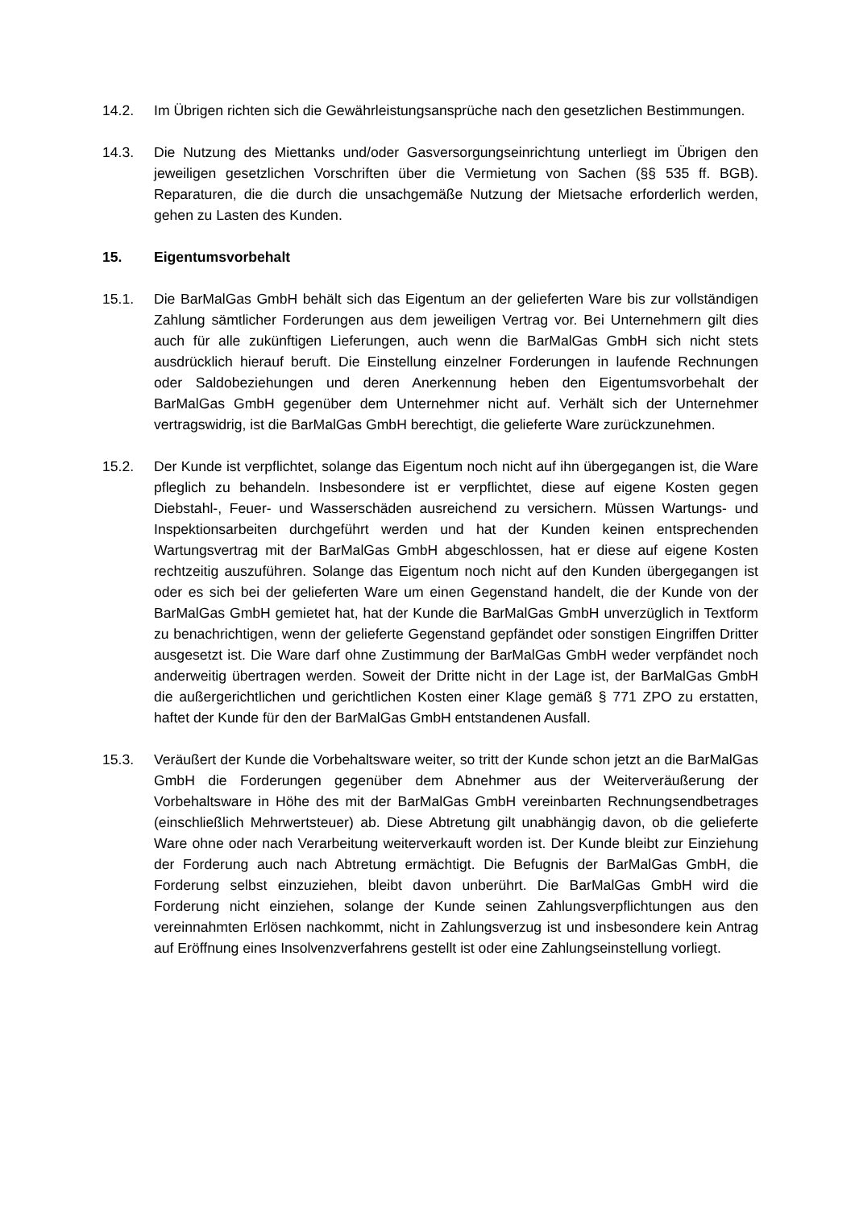14.2. Im Übrigen richten sich die Gewährleistungsansprüche nach den gesetzlichen Bestimmungen.
14.3. Die Nutzung des Miettanks und/oder Gasversorgungseinrichtung unterliegt im Übrigen den jeweiligen gesetzlichen Vorschriften über die Vermietung von Sachen (§§ 535 ff. BGB). Reparaturen, die die durch die unsachgemäße Nutzung der Mietsache erforderlich werden, gehen zu Lasten des Kunden.
15. Eigentumsvorbehalt
15.1. Die BarMalGas GmbH behält sich das Eigentum an der gelieferten Ware bis zur vollständigen Zahlung sämtlicher Forderungen aus dem jeweiligen Vertrag vor. Bei Unternehmern gilt dies auch für alle zukünftigen Lieferungen, auch wenn die BarMalGas GmbH sich nicht stets ausdrücklich hierauf beruft. Die Einstellung einzelner Forderungen in laufende Rechnungen oder Saldobeziehungen und deren Anerkennung heben den Eigentumsvorbehalt der BarMalGas GmbH gegenüber dem Unternehmer nicht auf. Verhält sich der Unternehmer vertragswidrig, ist die BarMalGas GmbH berechtigt, die gelieferte Ware zurückzunehmen.
15.2. Der Kunde ist verpflichtet, solange das Eigentum noch nicht auf ihn übergegangen ist, die Ware pfleglich zu behandeln. Insbesondere ist er verpflichtet, diese auf eigene Kosten gegen Diebstahl-, Feuer- und Wasserschäden ausreichend zu versichern. Müssen Wartungs- und Inspektionsarbeiten durchgeführt werden und hat der Kunden keinen entsprechenden Wartungsvertrag mit der BarMalGas GmbH abgeschlossen, hat er diese auf eigene Kosten rechtzeitig auszuführen. Solange das Eigentum noch nicht auf den Kunden übergegangen ist oder es sich bei der gelieferten Ware um einen Gegenstand handelt, die der Kunde von der BarMalGas GmbH gemietet hat, hat der Kunde die BarMalGas GmbH unverzüglich in Textform zu benachrichtigen, wenn der gelieferte Gegenstand gepfändet oder sonstigen Eingriffen Dritter ausgesetzt ist. Die Ware darf ohne Zustimmung der BarMalGas GmbH weder verpfändet noch anderweitig übertragen werden. Soweit der Dritte nicht in der Lage ist, der BarMalGas GmbH die außergerichtlichen und gerichtlichen Kosten einer Klage gemäß § 771 ZPO zu erstatten, haftet der Kunde für den der BarMalGas GmbH entstandenen Ausfall.
15.3. Veräußert der Kunde die Vorbehaltsware weiter, so tritt der Kunde schon jetzt an die BarMalGas GmbH die Forderungen gegenüber dem Abnehmer aus der Weiterveräußerung der Vorbehaltsware in Höhe des mit der BarMalGas GmbH vereinbarten Rechnungsendbetrages (einschließlich Mehrwertsteuer) ab. Diese Abtretung gilt unabhängig davon, ob die gelieferte Ware ohne oder nach Verarbeitung weiterverkauft worden ist. Der Kunde bleibt zur Einziehung der Forderung auch nach Abtretung ermächtigt. Die Befugnis der BarMalGas GmbH, die Forderung selbst einzuziehen, bleibt davon unberührt. Die BarMalGas GmbH wird die Forderung nicht einziehen, solange der Kunde seinen Zahlungsverpflichtungen aus den vereinnahmten Erlösen nachkommt, nicht in Zahlungsverzug ist und insbesondere kein Antrag auf Eröffnung eines Insolvenzverfahrens gestellt ist oder eine Zahlungseinstellung vorliegt.